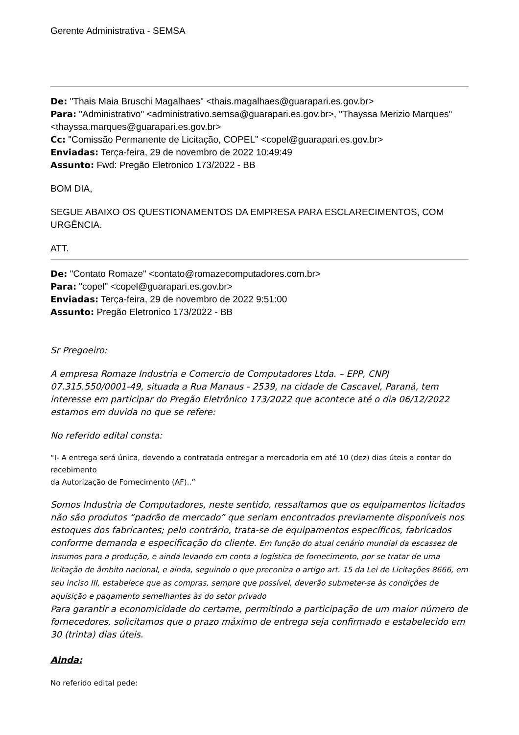Gerente Administrativa - SEMSA
De: "Thais Maia Bruschi Magalhaes" <thais.magalhaes@guarapari.es.gov.br>
Para: "Administrativo" <administrativo.semsa@guarapari.es.gov.br>, "Thayssa Merizio Marques" <thayssa.marques@guarapari.es.gov.br>
Cc: "Comissão Permanente de Licitação, COPEL" <copel@guarapari.es.gov.br>
Enviadas: Terça-feira, 29 de novembro de 2022 10:49:49
Assunto: Fwd: Pregão Eletronico 173/2022 - BB
BOM DIA,
SEGUE ABAIXO OS QUESTIONAMENTOS DA EMPRESA PARA ESCLARECIMENTOS, COM URGÊNCIA.
ATT.
De: "Contato Romaze" <contato@romazecomputadores.com.br>
Para: "copel" <copel@guarapari.es.gov.br>
Enviadas: Terça-feira, 29 de novembro de 2022 9:51:00
Assunto: Pregão Eletronico 173/2022 - BB
Sr Pregoeiro:
A empresa Romaze Industria e Comercio de Computadores Ltda. – EPP, CNPJ 07.315.550/0001-49, situada a Rua Manaus - 2539, na cidade de Cascavel, Paraná, tem interesse em participar do Pregão Eletrônico 173/2022 que acontece até o dia 06/12/2022 estamos em duvida no que se refere:
No referido edital consta:
“I- A entrega será única, devendo a contratada entregar a mercadoria em até 10 (dez) dias úteis a contar do recebimento
da Autorização de Fornecimento (AF)..”
Somos Industria de Computadores, neste sentido, ressaltamos que os equipamentos licitados não são produtos “padrão de mercado” que seriam encontrados previamente disponíveis nos estoques dos fabricantes; pelo contrário, trata-se de equipamentos específicos, fabricados conforme demanda e especificação do cliente. Em função do atual cenário mundial da escassez de insumos para a produção, e ainda levando em conta a logística de fornecimento, por se tratar de uma licitação de âmbito nacional, e ainda, seguindo o que preconiza o artigo art. 15 da Lei de Licitações 8666, em seu inciso III, estabelece que as compras, sempre que possível, deverão submeter-se às condições de aquisição e pagamento semelhantes às do setor privado
Para garantir a economicidade do certame, permitindo a participação de um maior número de fornecedores, solicitamos que o prazo máximo de entrega seja confirmado e estabelecido em 30 (trinta) dias úteis.
Ainda:
No referido edital pede: